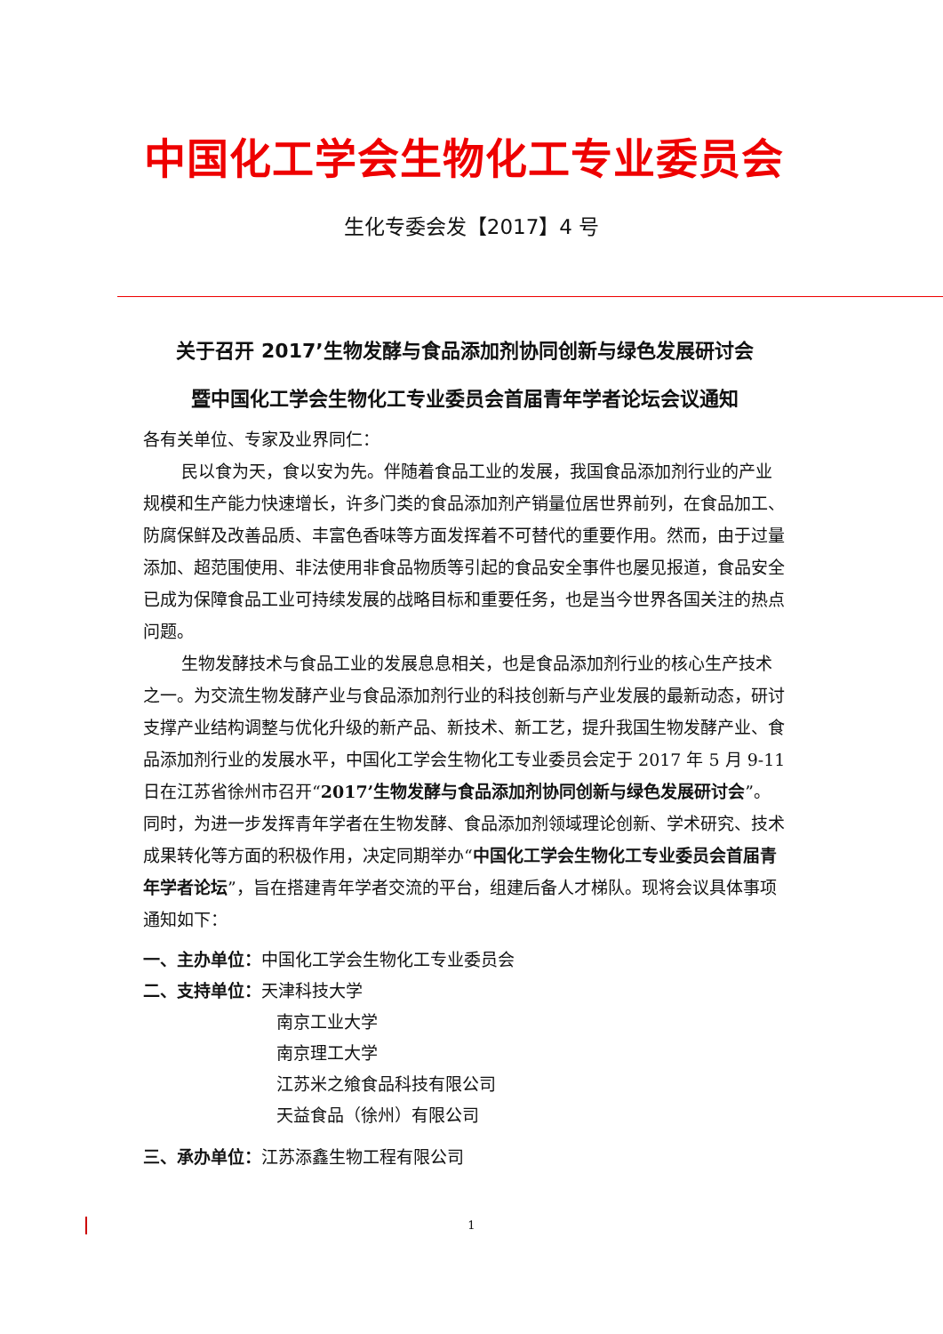中国化工学会生物化工专业委员会
生化专委会发【2017】4 号
关于召开 2017’生物发酵与食品添加剂协同创新与绿色发展研讨会
暨中国化工学会生物化工专业委员会首届青年学者论坛会议通知
各有关单位、专家及业界同仁：
民以食为天，食以安为先。伴随着食品工业的发展，我国食品添加剂行业的产业规模和生产能力快速增长，许多门类的食品添加剂产销量位居世界前列，在食品加工、防腐保鲜及改善品质、丰富色香味等方面发挥着不可替代的重要作用。然而，由于过量添加、超范围使用、非法使用非食品物质等引起的食品安全事件也屡见报道，食品安全已成为保障食品工业可持续发展的战略目标和重要任务，也是当今世界各国关注的热点问题。
生物发酵技术与食品工业的发展息息相关，也是食品添加剂行业的核心生产技术之一。为交流生物发酵产业与食品添加剂行业的科技创新与产业发展的最新动态，研讨支撑产业结构调整与优化升级的新产品、新技术、新工艺，提升我国生物发酵产业、食品添加剂行业的发展水平，中国化工学会生物化工专业委员会定于 2017 年 5 月 9-11 日在江苏省徐州市召开“2017’生物发酵与食品添加剂协同创新与绿色发展研讨会”。同时，为进一步发挥青年学者在生物发酵、食品添加剂领域理论创新、学术研究、技术成果转化等方面的积极作用，决定同期举办“中国化工学会生物化工专业委员会首届青年学者论坛”，旨在搭建青年学者交流的平台，组建后备人才梯队。现将会议具体事项通知如下：
一、主办单位：中国化工学会生物化工专业委员会
二、支持单位：天津科技大学
南京工业大学
南京理工大学
江苏米之飨食品科技有限公司
天益食品（徐州）有限公司
三、承办单位：江苏添鑫生物工程有限公司
1